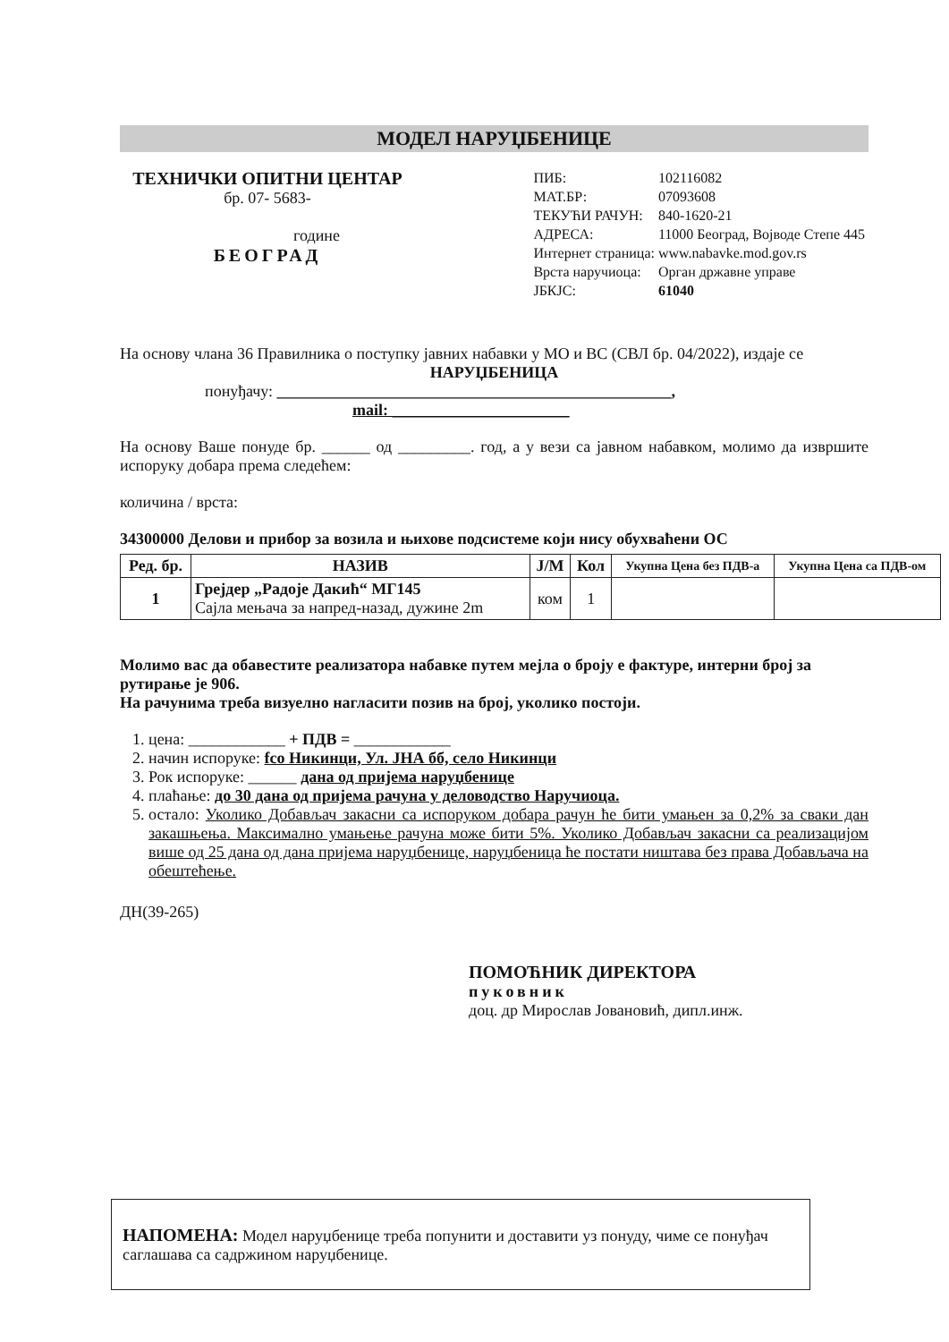МОДЕЛ НАРУЏБЕНИЦЕ
ТЕХНИЧКИ ОПИТНИ ЦЕНТАР
бр. 07- 5683-
године
БЕОГРАД
| ПИБ: | 102116082 |
| МАТ.БР: | 07093608 |
| ТЕКУЋИ РАЧУН: | 840-1620-21 |
| АДРЕСА: | 11000 Београд, Војводе Степе 445 |
| Интернет страница: | www.nabavke.mod.gov.rs |
| Врста наручиоца: | Орган државне управе |
| ЈБКЈС: | 61040 |
На основу члана 36 Правилника о поступку јавних набавки у МО и ВС (СВЛ бр. 04/2022), издаје се
НАРУЏБЕНИЦА
понуђачу: _________________________________________________,
mail: ______________________
На основу Ваше понуде бр. ______ од _________. год, а у вези са јавном набавком, молимо да извршите испоруку добара према следећем:
количина / врста:
34300000 Делови и прибор за возила и њихове подсистеме који нису обухваћени ОС
| Ред. бр. | НАЗИВ | Ј/М | Кол | Укупна Цена без ПДВ-а | Укупна Цена са ПДВ-ом |
| --- | --- | --- | --- | --- | --- |
| 1 | Грејдер „Радоје Дакић“ МГ145 Сајла мењача за напред-назад, дужине 2m | ком | 1 | | |
Молимо вас да обавестите реализатора набавке путем мејла о броју е фактуре, интерни број за рутирање је 906.
На рачунима треба визуелно нагласити позив на број, уколико постоји.
1. цена: ____________ + ПДВ = ____________
2. начин испоруке: fco Никинци, Ул. ЈНА бб, село Никинци
3. Рок испоруке: ______ дана од пријема наруџбенице
4. плаћање: до 30 дана од пријема рачуна у деловодство Наручиоца.
5. остало: Уколико Добављач закасни са испоруком добара рачун ће бити умањен за 0,2% за сваки дан закашњења. Максимално умањење рачуна може бити 5%. Уколико Добављач закасни са реализацијом више од 25 дана од дана пријема наруџбенице, наруџбеница ће постати ништава без права Добављача на обештећење.
ДН(39-265)
ПОМОЋНИК ДИРЕКТОРА
пуковник
доц. др Мирослав Јовановић, дипл.инж.
НАПОМЕНА: Модел наруџбенице треба попунити и доставити уз понуду, чиме се понуђач саглашава са садржином наруџбенице.